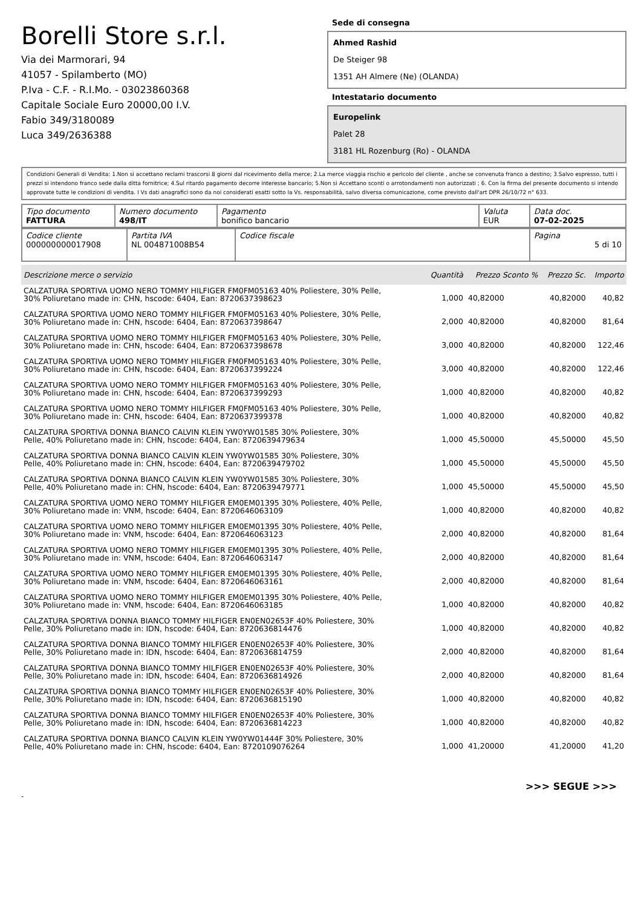Borelli Store s.r.l.
Via dei Marmorari, 94
41057 - Spilamberto (MO)
P.Iva - C.F. - R.I.Mo. - 03023860368
Capitale Sociale Euro 20000,00 I.V.
Fabio 349/3180089
Luca 349/2636388
Sede di consegna
Ahmed Rashid
De Steiger 98
1351 AH Almere (Ne) (OLANDA)
Intestatario documento
Europelink
Palet 28
3181 HL Rozenburg (Ro) - OLANDA
Condizioni Generali di Vendita: 1.Non si accettano reclami trascorsi 8 giorni dal ricevimento della merce; 2.La merce viaggia rischio e pericolo del cliente , anche se convenuta franco a destino; 3.Salvo espresso, tutti i prezzi si intendono franco sede dalla ditta fornitrice; 4.Sul ritardo pagamento decorre interesse bancario; 5.Non si Accettano sconti o arrotondamenti non autorizzati ; 6. Con la firma del presente documento si intendo approvate tutte le condizioni di vendita. I Vs dati anagrafici sono da noi considerati esatti sotto la Vs. responsabilità, salvo diversa comunicazione, come previsto dall'art DPR 26/10/72 n° 633.
| Tipo documento FATTURA | Numero documento 498/IT | Pagamento bonifico bancario | Valuta EUR | Data doc. 07-02-2025 |
| Codice cliente 000000000017908 | Partita IVA NL 004871008B54 | Codice fiscale | Pagina 5 di 10 |
| Descrizione merce o servizio | Quantità | Prezzo Sconto % | Prezzo Sc. | Importo |
| --- | --- | --- | --- | --- |
| CALZATURA SPORTIVA UOMO NERO TOMMY HILFIGER FM0FM05163 40% Poliestere, 30% Pelle, 30% Poliuretano made in: CHN, hscode: 6404, Ean: 8720637398623 | 1,000 | 40,82000 | 40,82000 | 40,82 |
| CALZATURA SPORTIVA UOMO NERO TOMMY HILFIGER FM0FM05163 40% Poliestere, 30% Pelle, 30% Poliuretano made in: CHN, hscode: 6404, Ean: 8720637398647 | 2,000 | 40,82000 | 40,82000 | 81,64 |
| CALZATURA SPORTIVA UOMO NERO TOMMY HILFIGER FM0FM05163 40% Poliestere, 30% Pelle, 30% Poliuretano made in: CHN, hscode: 6404, Ean: 8720637398678 | 3,000 | 40,82000 | 40,82000 | 122,46 |
| CALZATURA SPORTIVA UOMO NERO TOMMY HILFIGER FM0FM05163 40% Poliestere, 30% Pelle, 30% Poliuretano made in: CHN, hscode: 6404, Ean: 8720637399224 | 3,000 | 40,82000 | 40,82000 | 122,46 |
| CALZATURA SPORTIVA UOMO NERO TOMMY HILFIGER FM0FM05163 40% Poliestere, 30% Pelle, 30% Poliuretano made in: CHN, hscode: 6404, Ean: 8720637399293 | 1,000 | 40,82000 | 40,82000 | 40,82 |
| CALZATURA SPORTIVA UOMO NERO TOMMY HILFIGER FM0FM05163 40% Poliestere, 30% Pelle, 30% Poliuretano made in: CHN, hscode: 6404, Ean: 8720637399378 | 1,000 | 40,82000 | 40,82000 | 40,82 |
| CALZATURA SPORTIVA DONNA BIANCO CALVIN KLEIN YW0YW01585 30% Poliestere, 30% Pelle, 40% Poliuretano made in: CHN, hscode: 6404, Ean: 8720639479634 | 1,000 | 45,50000 | 45,50000 | 45,50 |
| CALZATURA SPORTIVA DONNA BIANCO CALVIN KLEIN YW0YW01585 30% Poliestere, 30% Pelle, 40% Poliuretano made in: CHN, hscode: 6404, Ean: 8720639479702 | 1,000 | 45,50000 | 45,50000 | 45,50 |
| CALZATURA SPORTIVA DONNA BIANCO CALVIN KLEIN YW0YW01585 30% Poliestere, 30% Pelle, 40% Poliuretano made in: CHN, hscode: 6404, Ean: 8720639479771 | 1,000 | 45,50000 | 45,50000 | 45,50 |
| CALZATURA SPORTIVA UOMO NERO TOMMY HILFIGER EM0EM01395 30% Poliestere, 40% Pelle, 30% Poliuretano made in: VNM, hscode: 6404, Ean: 8720646063109 | 1,000 | 40,82000 | 40,82000 | 40,82 |
| CALZATURA SPORTIVA UOMO NERO TOMMY HILFIGER EM0EM01395 30% Poliestere, 40% Pelle, 30% Poliuretano made in: VNM, hscode: 6404, Ean: 8720646063123 | 2,000 | 40,82000 | 40,82000 | 81,64 |
| CALZATURA SPORTIVA UOMO NERO TOMMY HILFIGER EM0EM01395 30% Poliestere, 40% Pelle, 30% Poliuretano made in: VNM, hscode: 6404, Ean: 8720646063147 | 2,000 | 40,82000 | 40,82000 | 81,64 |
| CALZATURA SPORTIVA UOMO NERO TOMMY HILFIGER EM0EM01395 30% Poliestere, 40% Pelle, 30% Poliuretano made in: VNM, hscode: 6404, Ean: 8720646063161 | 2,000 | 40,82000 | 40,82000 | 81,64 |
| CALZATURA SPORTIVA UOMO NERO TOMMY HILFIGER EM0EM01395 30% Poliestere, 40% Pelle, 30% Poliuretano made in: VNM, hscode: 6404, Ean: 8720646063185 | 1,000 | 40,82000 | 40,82000 | 40,82 |
| CALZATURA SPORTIVA DONNA BIANCO TOMMY HILFIGER EN0EN02653F 40% Poliestere, 30% Pelle, 30% Poliuretano made in: IDN, hscode: 6404, Ean: 8720636814476 | 1,000 | 40,82000 | 40,82000 | 40,82 |
| CALZATURA SPORTIVA DONNA BIANCO TOMMY HILFIGER EN0EN02653F 40% Poliestere, 30% Pelle, 30% Poliuretano made in: IDN, hscode: 6404, Ean: 8720636814759 | 2,000 | 40,82000 | 40,82000 | 81,64 |
| CALZATURA SPORTIVA DONNA BIANCO TOMMY HILFIGER EN0EN02653F 40% Poliestere, 30% Pelle, 30% Poliuretano made in: IDN, hscode: 6404, Ean: 8720636814926 | 2,000 | 40,82000 | 40,82000 | 81,64 |
| CALZATURA SPORTIVA DONNA BIANCO TOMMY HILFIGER EN0EN02653F 40% Poliestere, 30% Pelle, 30% Poliuretano made in: IDN, hscode: 6404, Ean: 8720636815190 | 1,000 | 40,82000 | 40,82000 | 40,82 |
| CALZATURA SPORTIVA DONNA BIANCO TOMMY HILFIGER EN0EN02653F 40% Poliestere, 30% Pelle, 30% Poliuretano made in: IDN, hscode: 6404, Ean: 8720636814223 | 1,000 | 40,82000 | 40,82000 | 40,82 |
| CALZATURA SPORTIVA DONNA BIANCO CALVIN KLEIN YW0YW01444F 30% Poliestere, 30% Pelle, 40% Poliuretano made in: CHN, hscode: 6404, Ean: 8720109076264 | 1,000 | 41,20000 | 41,20000 | 41,20 |
>>> SEGUE >>>
-